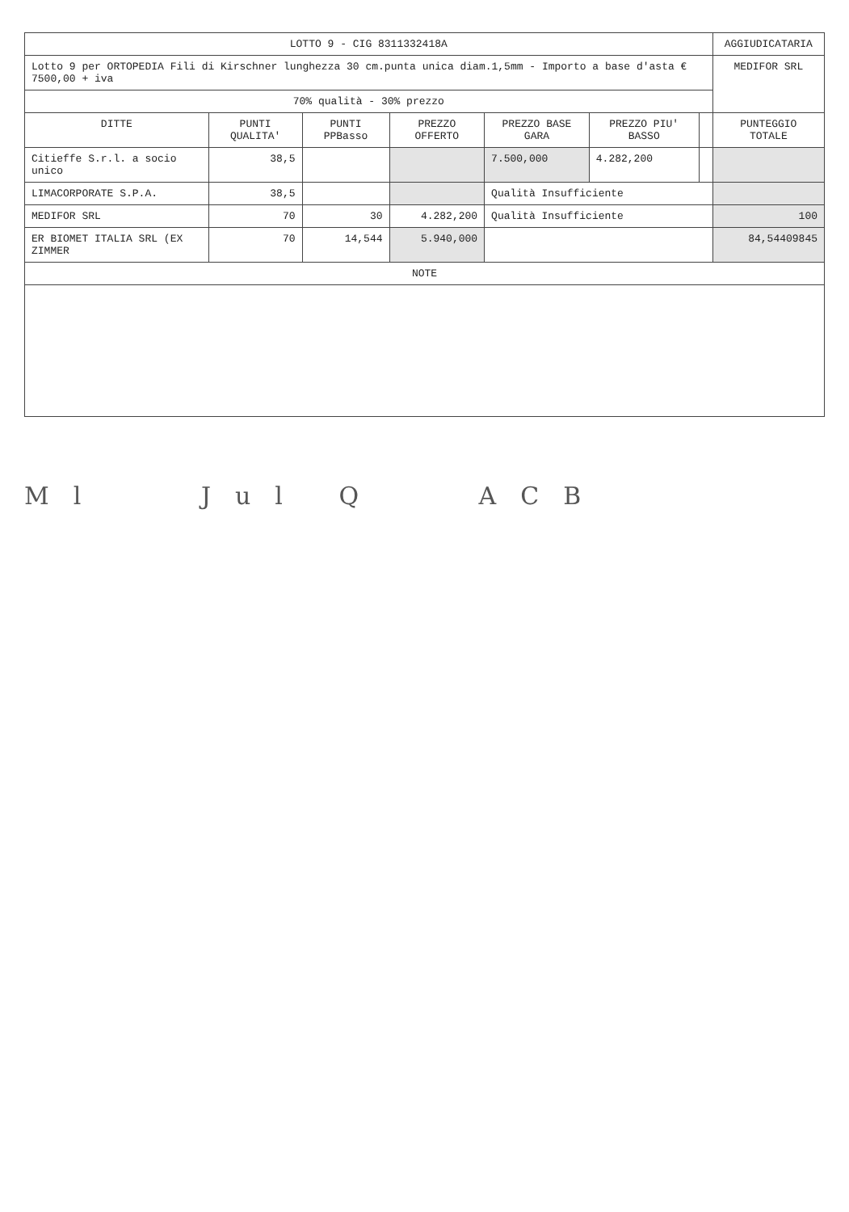| LOTTO 9 - CIG 8311332418A | | | | | | | AGGIUDICATARIA |
| Lotto 9 per ORTOPEDIA Fili di Kirschner lunghezza 30 cm.punta unica diam.1,5mm - Importo a base d'asta € 7500,00 + iva | | | | | | | MEDIFOR SRL |
| 70% qualità - 30% prezzo | | | | | | | |
| DITTE | PUNTI QUALITA' | PUNTI PPBasso | PREZZO OFFERTO | PREZZO BASE GARA | PREZZO PIU' BASSO | | PUNTEGGIO TOTALE |
| Citieffe S.r.l. a socio unico | 38,5 | | | 7.500,000 | 4.282,200 | | |
| LIMACORPORATE S.P.A. | 38,5 | | | Qualità Insufficiente | | | |
| MEDIFOR SRL | 70 | 30 | 4.282,200 | Qualità Insufficiente | | | 100 |
| ER BIOMET ITALIA SRL (EX ZIMMER | 70 | 14,544 | 5.940,000 | | | | 84,54409845 |
| NOTE | | | | | | | |
Ml Jul Q ACB